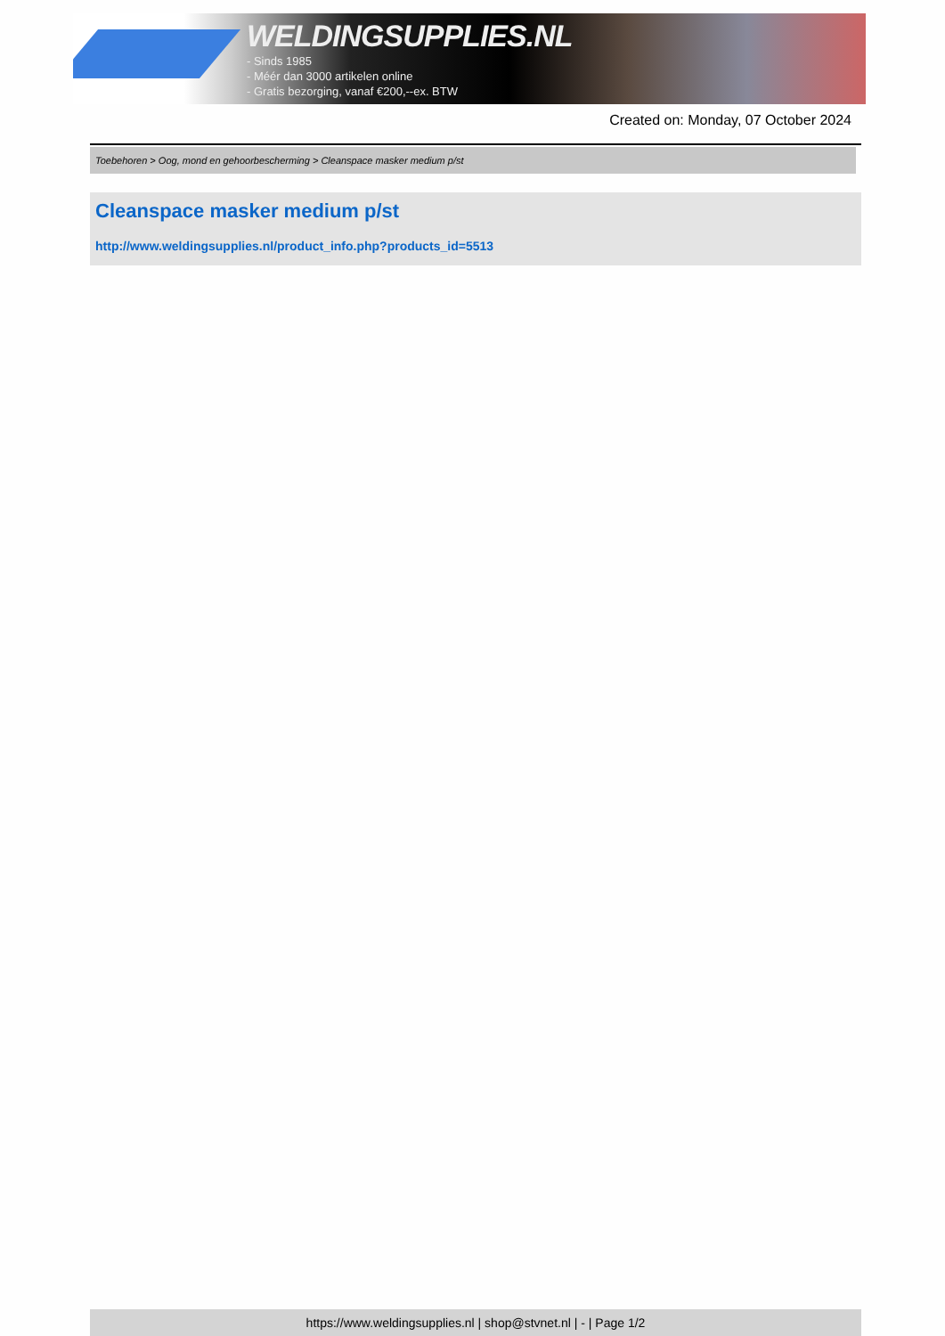WELDINGSUPPLIES.NL
- Sinds 1985
- Méér dan 3000 artikelen online
- Gratis bezorging, vanaf €200,--ex. BTW
Created on: Monday, 07 October 2024
Toebehoren > Oog, mond en gehoorbescherming > Cleanspace masker medium p/st
Cleanspace masker medium p/st
http://www.weldingsupplies.nl/product_info.php?products_id=5513
https://www.weldingsupplies.nl | shop@stvnet.nl | - | Page 1/2